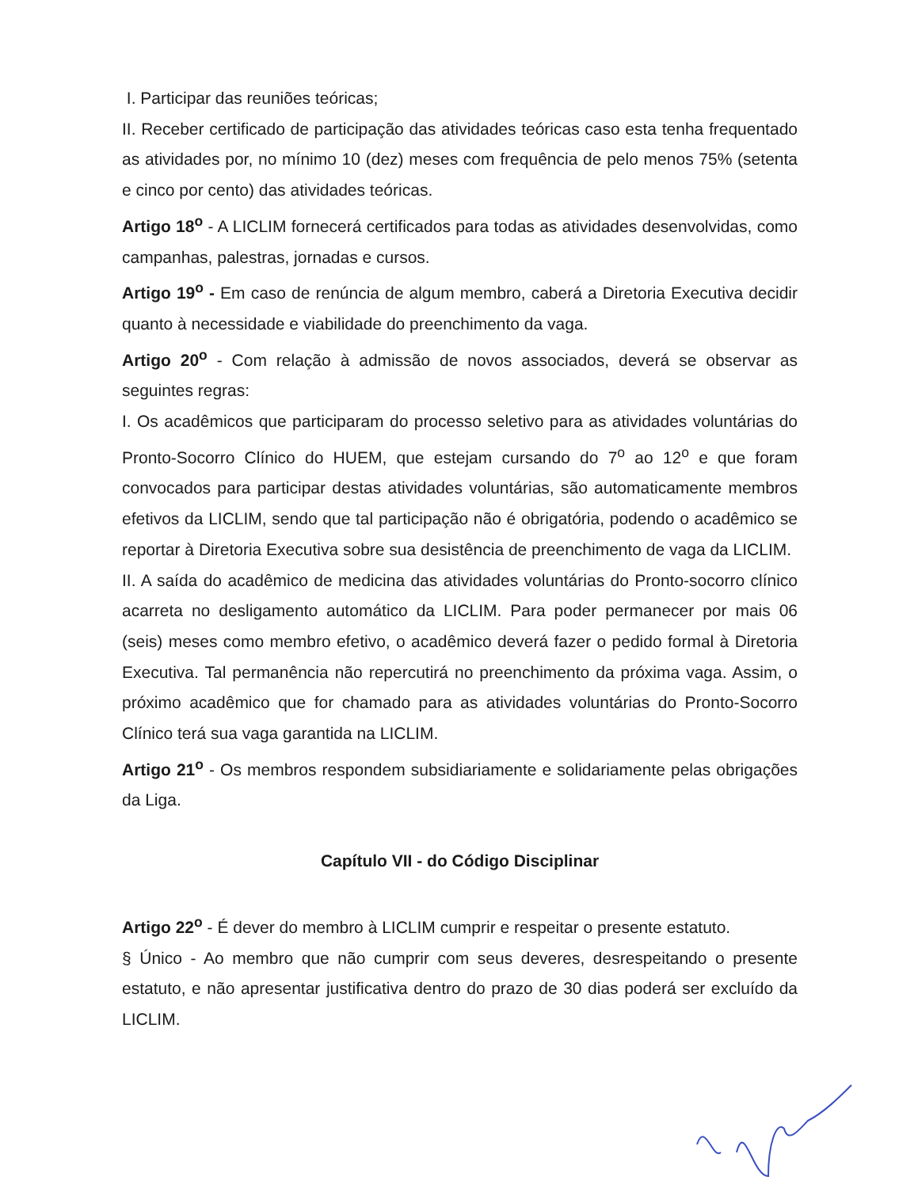I. Participar das reuniões teóricas;
II. Receber certificado de participação das atividades teóricas caso esta tenha frequentado as atividades por, no mínimo 10 (dez) meses com frequência de pelo menos 75% (setenta e cinco por cento) das atividades teóricas.
Artigo 18<sup>o</sup> - A LICLIM fornecerá certificados para todas as atividades desenvolvidas, como campanhas, palestras, jornadas e cursos.
Artigo 19<sup>o</sup> - Em caso de renúncia de algum membro, caberá a Diretoria Executiva decidir quanto à necessidade e viabilidade do preenchimento da vaga.
Artigo 20<sup>o</sup> - Com relação à admissão de novos associados, deverá se observar as seguintes regras:
I. Os acadêmicos que participaram do processo seletivo para as atividades voluntárias do Pronto-Socorro Clínico do HUEM, que estejam cursando do 7<sup>o</sup> ao 12<sup>o</sup> e que foram convocados para participar destas atividades voluntárias, são automaticamente membros efetivos da LICLIM, sendo que tal participação não é obrigatória, podendo o acadêmico se reportar à Diretoria Executiva sobre sua desistência de preenchimento de vaga da LICLIM.
II. A saída do acadêmico de medicina das atividades voluntárias do Pronto-socorro clínico acarreta no desligamento automático da LICLIM. Para poder permanecer por mais 06 (seis) meses como membro efetivo, o acadêmico deverá fazer o pedido formal à Diretoria Executiva. Tal permanência não repercutirá no preenchimento da próxima vaga. Assim, o próximo acadêmico que for chamado para as atividades voluntárias do Pronto-Socorro Clínico terá sua vaga garantida na LICLIM.
Artigo 21<sup>o</sup> - Os membros respondem subsidiariamente e solidariamente pelas obrigações da Liga.
Capítulo VII - do Código Disciplinar
Artigo 22<sup>o</sup> - É dever do membro à LICLIM cumprir e respeitar o presente estatuto.
§ Único - Ao membro que não cumprir com seus deveres, desrespeitando o presente estatuto, e não apresentar justificativa dentro do prazo de 30 dias poderá ser excluído da LICLIM.